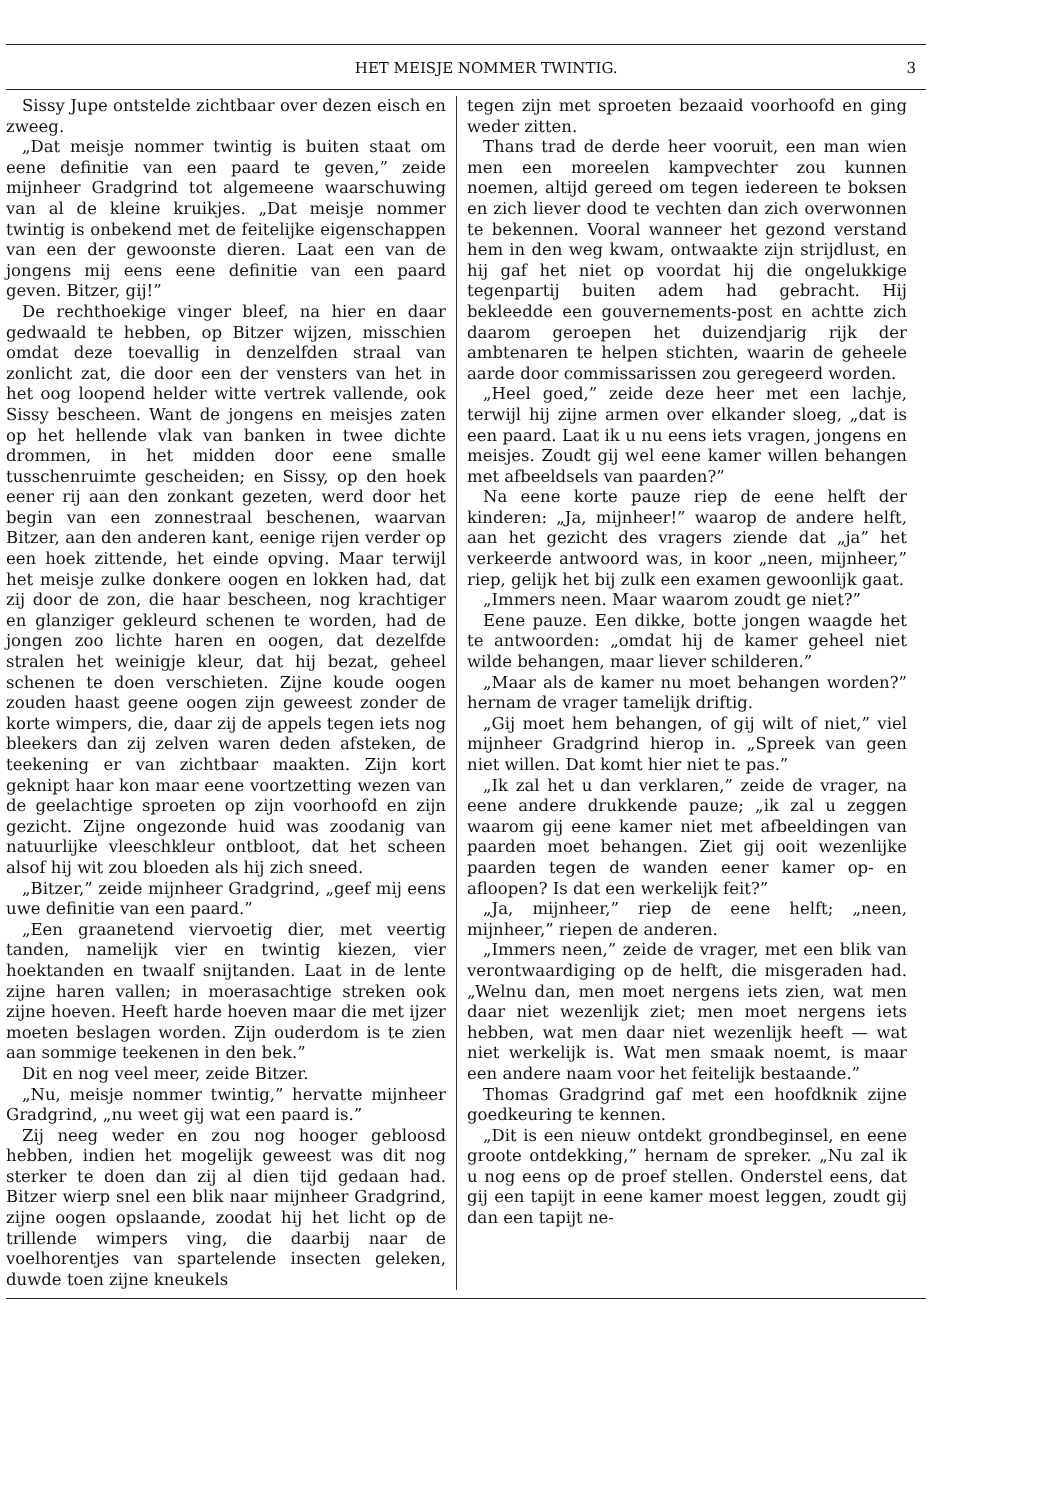HET MEISJE NOMMER TWINTIG. 3
Sissy Jupe ontstelde zichtbaar over dezen eisch en zweeg.
„Dat meisje nommer twintig is buiten staat om eene definitie van een paard te geven,” zeide mijnheer Gradgrind tot algemeene waarschuwing van al de kleine kruikjes. „Dat meisje nommer twintig is onbekend met de feitelijke eigenschappen van een der gewoonste dieren. Laat een van de jongens mij eens eene definitie van een paard geven. Bitzer, gij!”
De rechthoekige vinger bleef, na hier en daar gedwaald te hebben, op Bitzer wijzen, misschien omdat deze toevallig in denzelfden straal van zonlicht zat, die door een der vensters van het in het oog loopend helder witte vertrek vallende, ook Sissy bescheen. Want de jongens en meisjes zaten op het hellende vlak van banken in twee dichte drommen, in het midden door eene smalle tusschenruimte gescheiden; en Sissy, op den hoek eener rij aan den zonkant gezeten, werd door het begin van een zonnestraal beschenen, waarvan Bitzer, aan den anderen kant, eenige rijen verder op een hoek zittende, het einde opving. Maar terwijl het meisje zulke donkere oogen en lokken had, dat zij door de zon, die haar bescheen, nog krachtiger en glanziger gekleurd schenen te worden, had de jongen zoo lichte haren en oogen, dat dezelfde stralen het weinigje kleur, dat hij bezat, geheel schenen te doen verschieten. Zijne koude oogen zouden haast geene oogen zijn geweest zonder de korte wimpers, die, daar zij de appels tegen iets nog bleekers dan zij zelven waren deden afsteken, de teekening er van zichtbaar maakten. Zijn kort geknipt haar kon maar eene voortzetting wezen van de geelachtige sproeten op zijn voorhoofd en zijn gezicht. Zijne ongezonde huid was zoodanig van natuurlijke vleeschkleur ontbloot, dat het scheen alsof hij wit zou bloeden als hij zich sneed.
„Bitzer,” zeide mijnheer Gradgrind, „geef mij eens uwe definitie van een paard.”
„Een graanetend viervoetig dier, met veertig tanden, namelijk vier en twintig kiezen, vier hoektanden en twaalf snijtanden. Laat in de lente zijne haren vallen; in moerasachtige streken ook zijne hoeven. Heeft harde hoeven maar die met ijzer moeten beslagen worden. Zijn ouderdom is te zien aan sommige teekenen in den bek.”
Dit en nog veel meer, zeide Bitzer.
„Nu, meisje nommer twintig,” hervatte mijnheer Gradgrind, „nu weet gij wat een paard is.”
Zij neeg weder en zou nog hooger gebloosd hebben, indien het mogelijk geweest was dit nog sterker te doen dan zij al dien tijd gedaan had. Bitzer wierp snel een blik naar mijnheer Gradgrind, zijne oogen opslaande, zoodat hij het licht op de trillende wimpers ving, die daarbij naar de voelhorentjes van spartelende insecten geleken, duwde toen zijne kneukels
tegen zijn met sproeten bezaaid voorhoofd en ging weder zitten.
Thans trad de derde heer vooruit, een man wien men een moreelen kampvechter zou kunnen noemen, altijd gereed om tegen iedereen te boksen en zich liever dood te vechten dan zich overwonnen te bekennen. Vooral wanneer het gezond verstand hem in den weg kwam, ontwaakte zijn strijdlust, en hij gaf het niet op voordat hij die ongelukkige tegenpartij buiten adem had gebracht. Hij bekleedde een gouvernements-post en achtte zich daarom geroepen het duizendjarig rijk der ambtenaren te helpen stichten, waarin de geheele aarde door commissarissen zou geregeerd worden.
„Heel goed,” zeide deze heer met een lachje, terwijl hij zijne armen over elkander sloeg, „dat is een paard. Laat ik u nu eens iets vragen, jongens en meisjes. Zoudt gij wel eene kamer willen behangen met afbeeldsels van paarden?”
Na eene korte pauze riep de eene helft der kinderen: „Ja, mijnheer!” waarop de andere helft, aan het gezicht des vragers ziende dat „ja” het verkeerde antwoord was, in koor „neen, mijnheer,” riep, gelijk het bij zulk een examen gewoonlijk gaat.
„Immers neen. Maar waarom zoudt ge niet?”
Eene pauze. Een dikke, botte jongen waagde het te antwoorden: „omdat hij de kamer geheel niet wilde behangen, maar liever schilderen.”
„Maar als de kamer nu moet behangen worden?” hernam de vrager tamelijk driftig.
„Gij moet hem behangen, of gij wilt of niet,” viel mijnheer Gradgrind hierop in. „Spreek van geen niet willen. Dat komt hier niet te pas.”
„Ik zal het u dan verklaren,” zeide de vrager, na eene andere drukkende pauze; „ik zal u zeggen waarom gij eene kamer niet met afbeeldingen van paarden moet behangen. Ziet gij ooit wezenlijke paarden tegen de wanden eener kamer op- en afloopen? Is dat een werkelijk feit?”
„Ja, mijnheer,” riep de eene helft; „neen, mijnheer,” riepen de anderen.
„Immers neen,” zeide de vrager, met een blik van verontwaardiging op de helft, die misgeraden had. „Welnu dan, men moet nergens iets zien, wat men daar niet wezenlijk ziet; men moet nergens iets hebben, wat men daar niet wezenlijk heeft — wat niet werkelijk is. Wat men smaak noemt, is maar een andere naam voor het feitelijk bestaande.”
Thomas Gradgrind gaf met een hoofdknik zijne goedkeuring te kennen.
„Dit is een nieuw ontdekt grondbeginsel, en eene groote ontdekking,” hernam de spreker. „Nu zal ik u nog eens op de proef stellen. Onderstel eens, dat gij een tapijt in eene kamer moest leggen, zoudt gij dan een tapijt ne-